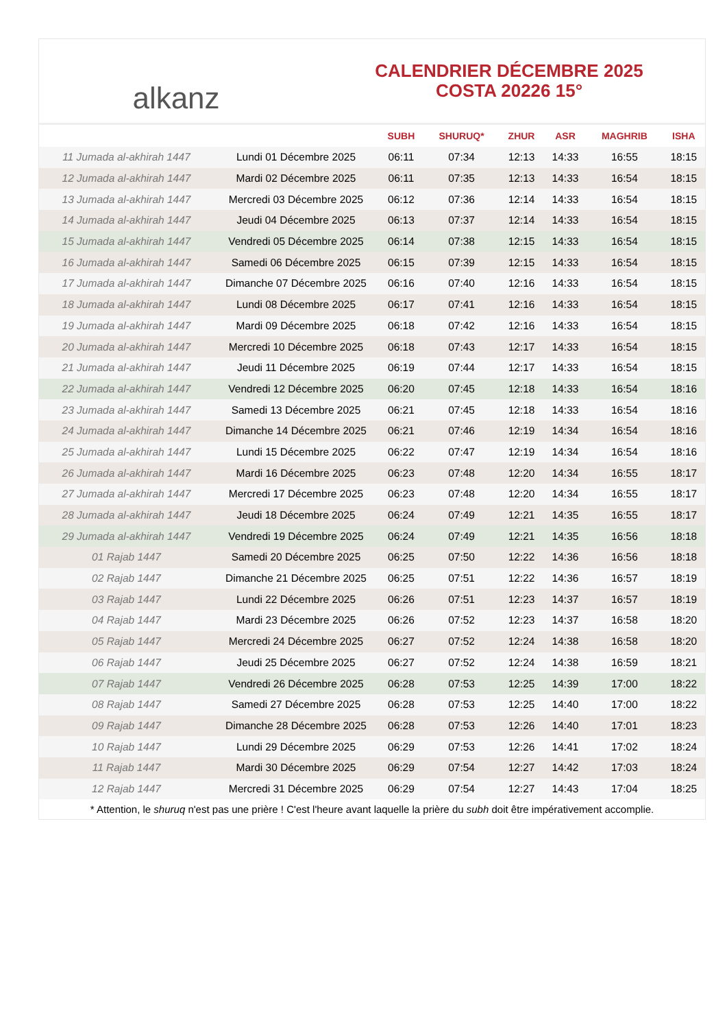alkanz
CALENDRIER DÉCEMBRE 2025
COSTA 20226 15°
| | | SUBH | SHURUQ* | ZHUR | ASR | MAGHRIB | ISHA |
| --- | --- | --- | --- | --- | --- | --- | --- |
| 11 Jumada al-akhirah 1447 | Lundi 01 Décembre 2025 | 06:11 | 07:34 | 12:13 | 14:33 | 16:55 | 18:15 |
| 12 Jumada al-akhirah 1447 | Mardi 02 Décembre 2025 | 06:11 | 07:35 | 12:13 | 14:33 | 16:54 | 18:15 |
| 13 Jumada al-akhirah 1447 | Mercredi 03 Décembre 2025 | 06:12 | 07:36 | 12:14 | 14:33 | 16:54 | 18:15 |
| 14 Jumada al-akhirah 1447 | Jeudi 04 Décembre 2025 | 06:13 | 07:37 | 12:14 | 14:33 | 16:54 | 18:15 |
| 15 Jumada al-akhirah 1447 | Vendredi 05 Décembre 2025 | 06:14 | 07:38 | 12:15 | 14:33 | 16:54 | 18:15 |
| 16 Jumada al-akhirah 1447 | Samedi 06 Décembre 2025 | 06:15 | 07:39 | 12:15 | 14:33 | 16:54 | 18:15 |
| 17 Jumada al-akhirah 1447 | Dimanche 07 Décembre 2025 | 06:16 | 07:40 | 12:16 | 14:33 | 16:54 | 18:15 |
| 18 Jumada al-akhirah 1447 | Lundi 08 Décembre 2025 | 06:17 | 07:41 | 12:16 | 14:33 | 16:54 | 18:15 |
| 19 Jumada al-akhirah 1447 | Mardi 09 Décembre 2025 | 06:18 | 07:42 | 12:16 | 14:33 | 16:54 | 18:15 |
| 20 Jumada al-akhirah 1447 | Mercredi 10 Décembre 2025 | 06:18 | 07:43 | 12:17 | 14:33 | 16:54 | 18:15 |
| 21 Jumada al-akhirah 1447 | Jeudi 11 Décembre 2025 | 06:19 | 07:44 | 12:17 | 14:33 | 16:54 | 18:15 |
| 22 Jumada al-akhirah 1447 | Vendredi 12 Décembre 2025 | 06:20 | 07:45 | 12:18 | 14:33 | 16:54 | 18:16 |
| 23 Jumada al-akhirah 1447 | Samedi 13 Décembre 2025 | 06:21 | 07:45 | 12:18 | 14:33 | 16:54 | 18:16 |
| 24 Jumada al-akhirah 1447 | Dimanche 14 Décembre 2025 | 06:21 | 07:46 | 12:19 | 14:34 | 16:54 | 18:16 |
| 25 Jumada al-akhirah 1447 | Lundi 15 Décembre 2025 | 06:22 | 07:47 | 12:19 | 14:34 | 16:54 | 18:16 |
| 26 Jumada al-akhirah 1447 | Mardi 16 Décembre 2025 | 06:23 | 07:48 | 12:20 | 14:34 | 16:55 | 18:17 |
| 27 Jumada al-akhirah 1447 | Mercredi 17 Décembre 2025 | 06:23 | 07:48 | 12:20 | 14:34 | 16:55 | 18:17 |
| 28 Jumada al-akhirah 1447 | Jeudi 18 Décembre 2025 | 06:24 | 07:49 | 12:21 | 14:35 | 16:55 | 18:17 |
| 29 Jumada al-akhirah 1447 | Vendredi 19 Décembre 2025 | 06:24 | 07:49 | 12:21 | 14:35 | 16:56 | 18:18 |
| 01 Rajab 1447 | Samedi 20 Décembre 2025 | 06:25 | 07:50 | 12:22 | 14:36 | 16:56 | 18:18 |
| 02 Rajab 1447 | Dimanche 21 Décembre 2025 | 06:25 | 07:51 | 12:22 | 14:36 | 16:57 | 18:19 |
| 03 Rajab 1447 | Lundi 22 Décembre 2025 | 06:26 | 07:51 | 12:23 | 14:37 | 16:57 | 18:19 |
| 04 Rajab 1447 | Mardi 23 Décembre 2025 | 06:26 | 07:52 | 12:23 | 14:37 | 16:58 | 18:20 |
| 05 Rajab 1447 | Mercredi 24 Décembre 2025 | 06:27 | 07:52 | 12:24 | 14:38 | 16:58 | 18:20 |
| 06 Rajab 1447 | Jeudi 25 Décembre 2025 | 06:27 | 07:52 | 12:24 | 14:38 | 16:59 | 18:21 |
| 07 Rajab 1447 | Vendredi 26 Décembre 2025 | 06:28 | 07:53 | 12:25 | 14:39 | 17:00 | 18:22 |
| 08 Rajab 1447 | Samedi 27 Décembre 2025 | 06:28 | 07:53 | 12:25 | 14:40 | 17:00 | 18:22 |
| 09 Rajab 1447 | Dimanche 28 Décembre 2025 | 06:28 | 07:53 | 12:26 | 14:40 | 17:01 | 18:23 |
| 10 Rajab 1447 | Lundi 29 Décembre 2025 | 06:29 | 07:53 | 12:26 | 14:41 | 17:02 | 18:24 |
| 11 Rajab 1447 | Mardi 30 Décembre 2025 | 06:29 | 07:54 | 12:27 | 14:42 | 17:03 | 18:24 |
| 12 Rajab 1447 | Mercredi 31 Décembre 2025 | 06:29 | 07:54 | 12:27 | 14:43 | 17:04 | 18:25 |
* Attention, le shuruq n'est pas une prière ! C'est l'heure avant laquelle la prière du subh doit être impérativement accomplie.